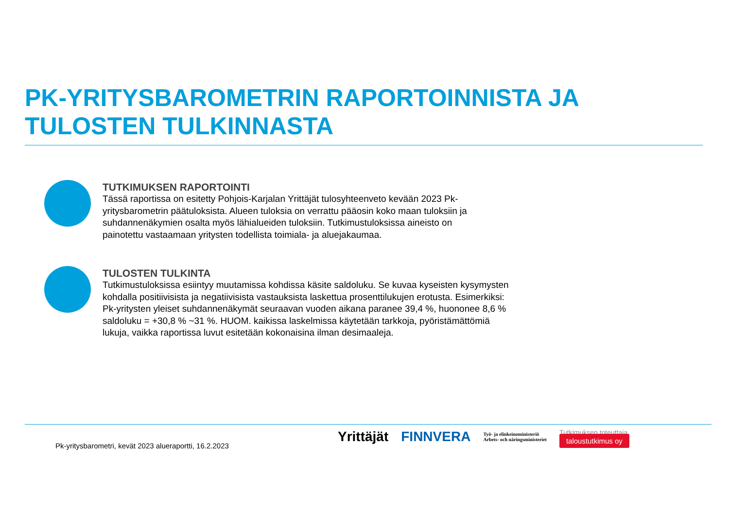PK-YRITYSBAROMETRIN RAPORTOINNISTA JA TULOSTEN TULKINNASTA
TUTKIMUKSEN RAPORTOINTI
Tässä raportissa on esitetty Pohjois-Karjalan Yrittäjät tulosyhteenveto kevään 2023 Pk-
yritysbarometrin päätuloksista. Alueen tuloksia on verrattu pääosin koko maan tuloksiin ja
suhdannenäkymien osalta myös lähialueiden tuloksiin. Tutkimustuloksissa aineisto on
painotettu vastaamaan yritysten todellista toimiala- ja aluejakaumaa.
TULOSTEN TULKINTA
Tutkimustuloksissa esiintyy muutamissa kohdissa käsite saldoluku. Se kuvaa kyseisten kysymysten
kohdalla positiivisista ja negatiivisista vastauksista laskettua prosenttilukujen erotusta. Esimerkiksi:
Pk-yritysten yleiset suhdannenäkymät seuraavan vuoden aikana paranee 39,4 %, huononee 8,6 %
saldoluku = +30,8 % ~31 %. HUOM. kaikissa laskelmissa käytetään tarkkoja, pyöristämättömiä
lukuja, vaikka raportissa luvut esitetään kokonaisina ilman desimaaleja.
Pk-yritysbarometri, kevät 2023 alueraportti, 16.2.2023
Yrittäjät FINNVERA Työ- ja elinkeinoministeriö
Arbets- och näringsministeriet Tutkimuksen toteuttaja
taloustutkimus oy